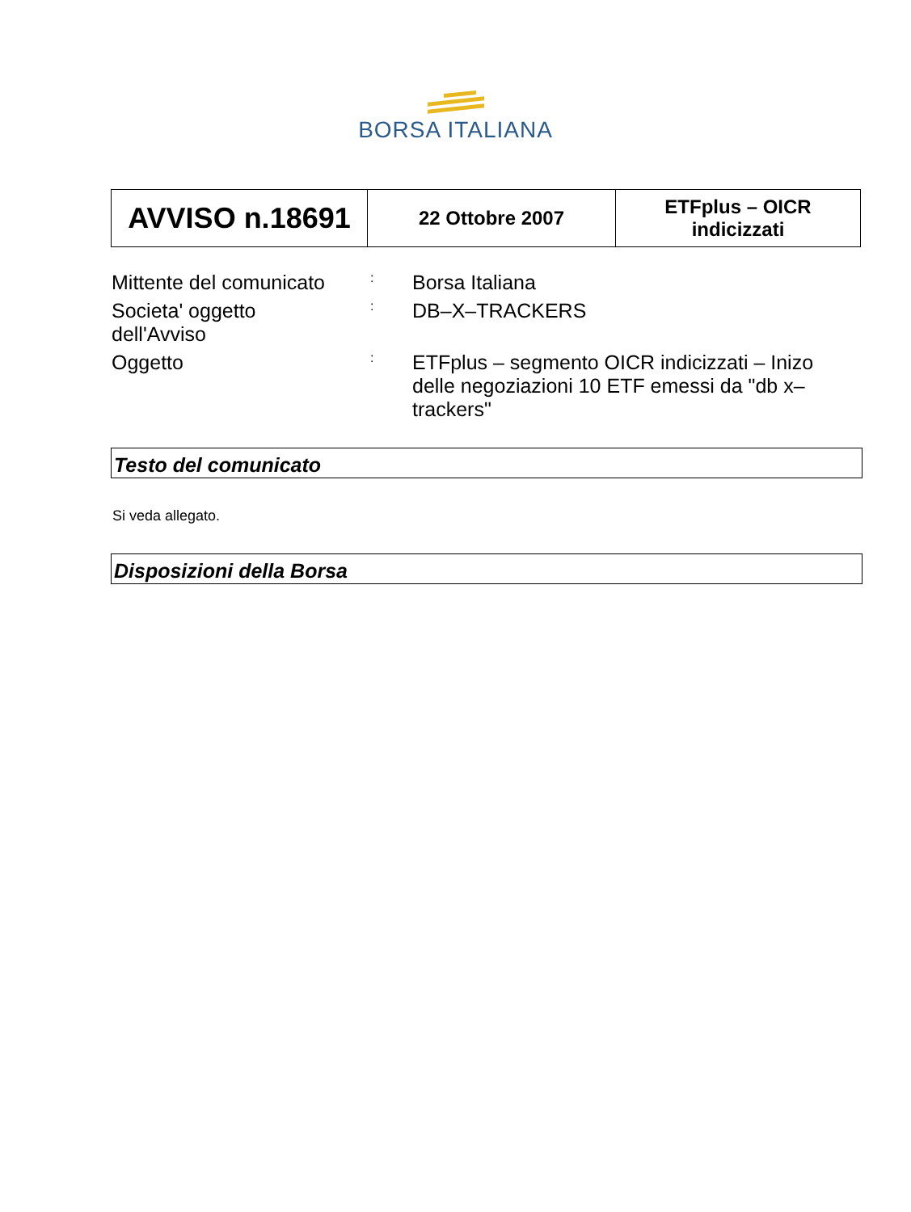BORSA ITALIANA
| AVVISO n.18691 | 22 Ottobre 2007 | ETFplus – OICR indicizzati |
| Mittente del comunicato | : | Borsa Italiana |
| Societa' oggetto dell'Avviso | : | DB–X–TRACKERS |
| Oggetto | : | ETFplus – segmento OICR indicizzati – Inizo delle negoziazioni 10 ETF emessi da "db x–trackers" |
Testo del comunicato
Si veda allegato.
Disposizioni della Borsa